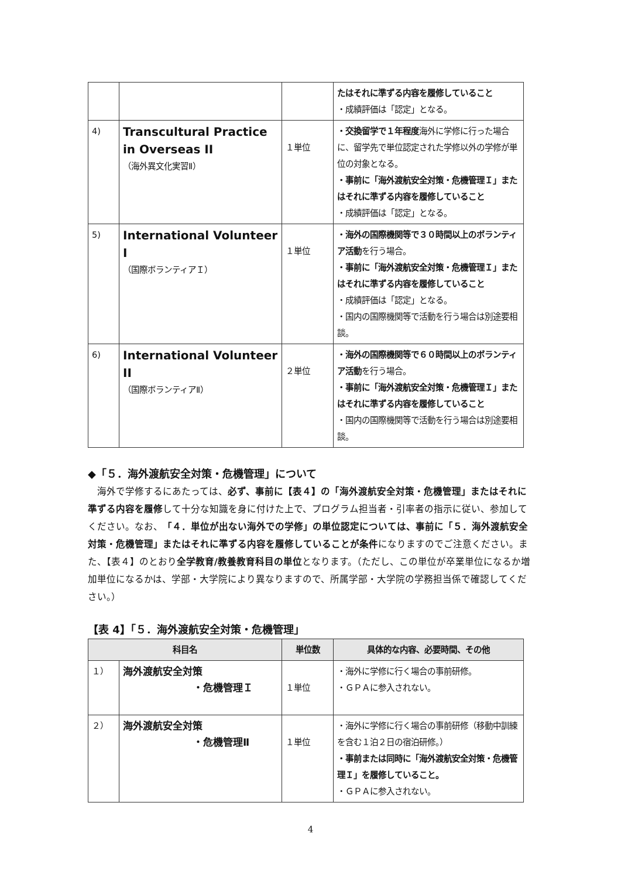| | | | たはそれに準ずる内容を履修していること ・成績評価は「認定」となる。 |
| 4) | Transcultural Practice in Overseas II （海外異文化実習Ⅱ） | １単位 | ・交換留学で１年程度 海外に学修に行った場合に、留学先で単位認定された学修以外の学修が単位の対象となる。 ・事前に「海外渡航安全対策・危機管理Ｉ」またはそれに準ずる内容を履修していること ・成績評価は「認定」となる。 |
| 5) | International Volunteer I （国際ボランティアＩ） | １単位 | ・海外の国際機関等で３０時間以上のボランティア活動 を行う場合。 ・事前に「海外渡航安全対策・危機管理Ｉ」またはそれに準ずる内容を履修していること ・成績評価は「認定」となる。 ・国内の国際機関等で活動を行う場合は別途要相談。 |
| 6) | International Volunteer II （国際ボランティアⅡ） | ２単位 | ・海外の国際機関等で６０時間以上のボランティア活動 を行う場合。 ・事前に「海外渡航安全対策・危機管理Ｉ」またはそれに準ずる内容を履修していること ・国内の国際機関等で活動を行う場合は別途要相談。 |
◆「５．海外渡航安全対策・危機管理」について
海外で学修するにあたっては、必ず、事前に【表４】の「海外渡航安全対策・危機管理」またはそれに準ずる内容を履修して十分な知識を身に付けた上で、プログラム担当者・引率者の指示に従い、参加してください。なお、「４．単位が出ない海外での学修」の単位認定については、事前に「５．海外渡航安全対策・危機管理」またはそれに準ずる内容を履修していることが条件になりますのでご注意ください。また、【表４】のとおり全学教育/教養教育科目の単位となります。（ただし、この単位が卒業単位になるか増加単位になるかは、学部・大学院により異なりますので、所属学部・大学院の学務担当係で確認してください。）
【表 4】「５．海外渡航安全対策・危機管理」
| 科目名 | | 単位数 | 具体的な内容、必要時間、その他 |
| --- | --- | --- | --- |
| １） | 海外渡航安全対策 ・危機管理Ｉ | １単位 | ・海外に学修に行く場合の事前研修。 ・ＧＰＡに参入されない。 |
| ２） | 海外渡航安全対策 ・危機管理Ⅱ | １単位 | ・海外に学修に行く場合の事前研修（移動中訓練を含む１泊２日の宿泊研修。） ・事前または同時に「海外渡航安全対策・危機管理Ｉ」を履修していること。 ・ＧＰＡに参入されない。 |
4